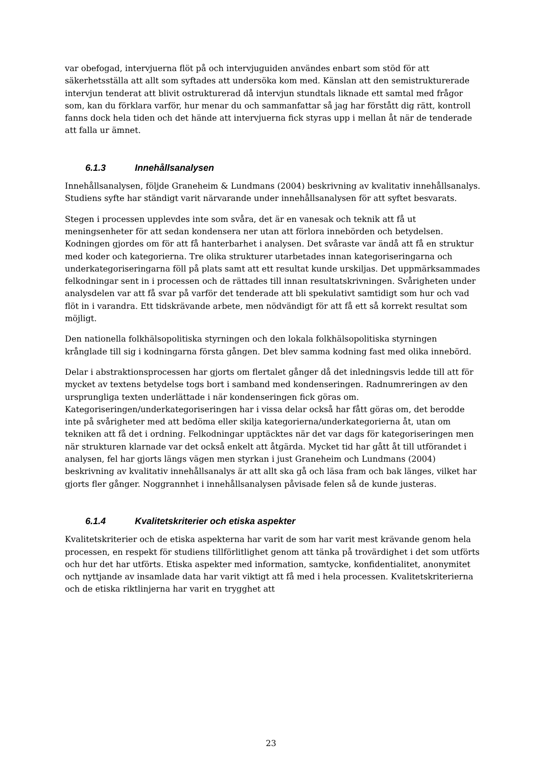var obefogad, intervjuerna flöt på och intervjuguiden användes enbart som stöd för att säkerhetsställa att allt som syftades att undersöka kom med. Känslan att den semistrukturerade intervjun tenderat att blivit ostrukturerad då intervjun stundtals liknade ett samtal med frågor som, kan du förklara varför, hur menar du och sammanfattar så jag har förstått dig rätt, kontroll fanns dock hela tiden och det hände att intervjuerna fick styras upp i mellan åt när de tenderade att falla ur ämnet.
6.1.3 Innehållsanalysen
Innehållsanalysen, följde Graneheim & Lundmans (2004) beskrivning av kvalitativ innehållsanalys. Studiens syfte har ständigt varit närvarande under innehållsanalysen för att syftet besvarats.
Stegen i processen upplevdes inte som svåra, det är en vanesak och teknik att få ut meningsenheter för att sedan kondensera ner utan att förlora innebörden och betydelsen. Kodningen gjordes om för att få hanterbarhet i analysen. Det svåraste var ändå att få en struktur med koder och kategorierna. Tre olika strukturer utarbetades innan kategoriseringarna och underkategoriseringarna föll på plats samt att ett resultat kunde urskiljas. Det uppmärksammades felkodningar sent in i processen och de rättades till innan resultatskrivningen. Svårigheten under analysdelen var att få svar på varför det tenderade att bli spekulativt samtidigt som hur och vad flöt in i varandra. Ett tidskrävande arbete, men nödvändigt för att få ett så korrekt resultat som möjligt.
Den nationella folkhälsopolitiska styrningen och den lokala folkhälsopolitiska styrningen krånglade till sig i kodningarna första gången. Det blev samma kodning fast med olika innebörd.
Delar i abstraktionsprocessen har gjorts om flertalet gånger då det inledningsvis ledde till att för mycket av textens betydelse togs bort i samband med kondenseringen. Radnumreringen av den ursprungliga texten underlättade i när kondenseringen fick göras om. Kategoriseringen/underkategoriseringen har i vissa delar också har fått göras om, det berodde inte på svårigheter med att bedöma eller skilja kategorierna/underkategorierna åt, utan om tekniken att få det i ordning. Felkodningar upptäcktes när det var dags för kategoriseringen men när strukturen klarnade var det också enkelt att åtgärda. Mycket tid har gått åt till utförandet i analysen, fel har gjorts längs vägen men styrkan i just Graneheim och Lundmans (2004) beskrivning av kvalitativ innehållsanalys är att allt ska gå och läsa fram och bak länges, vilket har gjorts fler gånger. Noggrannhet i innehållsanalysen påvisade felen så de kunde justeras.
6.1.4 Kvalitetskriterier och etiska aspekter
Kvalitetskriterier och de etiska aspekterna har varit de som har varit mest krävande genom hela processen, en respekt för studiens tillförlitlighet genom att tänka på trovärdighet i det som utförts och hur det har utförts. Etiska aspekter med information, samtycke, konfidentialitet, anonymitet och nyttjande av insamlade data har varit viktigt att få med i hela processen. Kvalitetskriterierna och de etiska riktlinjerna har varit en trygghet att
23